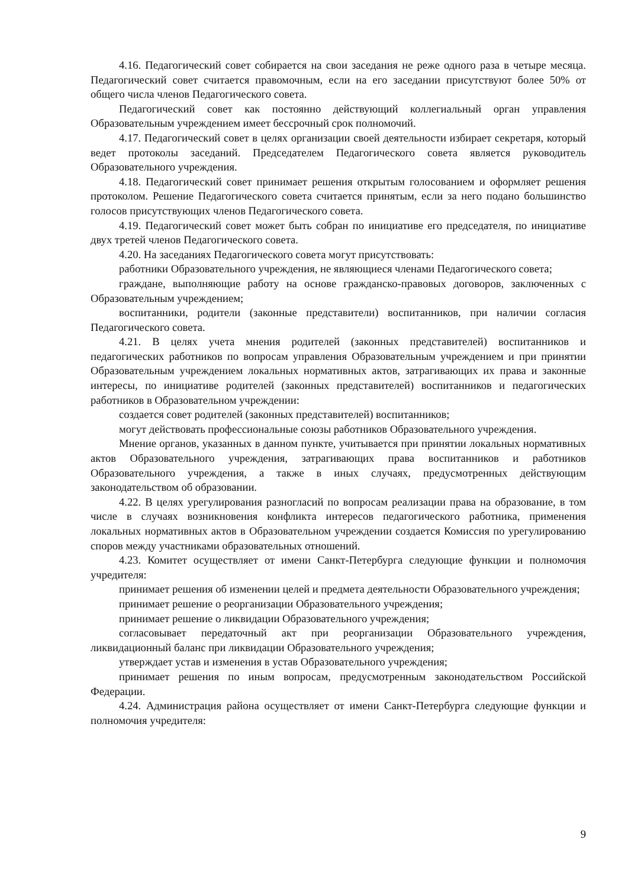4.16. Педагогический совет собирается на свои заседания не реже одного раза в четыре месяца. Педагогический совет считается правомочным, если на его заседании присутствуют более 50% от общего числа членов Педагогического совета.
Педагогический совет как постоянно действующий коллегиальный орган управления Образовательным учреждением имеет бессрочный срок полномочий.
4.17. Педагогический совет в целях организации своей деятельности избирает секретаря, который ведет протоколы заседаний. Председателем Педагогического совета является руководитель Образовательного учреждения.
4.18. Педагогический совет принимает решения открытым голосованием и оформляет решения протоколом. Решение Педагогического совета считается принятым, если за него подано большинство голосов присутствующих членов Педагогического совета.
4.19. Педагогический совет может быть собран по инициативе его председателя, по инициативе двух третей членов Педагогического совета.
4.20. На заседаниях Педагогического совета могут присутствовать:
работники Образовательного учреждения, не являющиеся членами Педагогического совета;
граждане, выполняющие работу на основе гражданско-правовых договоров, заключенных с Образовательным учреждением;
воспитанники, родители (законные представители) воспитанников, при наличии согласия Педагогического совета.
4.21. В целях учета мнения родителей (законных представителей) воспитанников и педагогических работников по вопросам управления Образовательным учреждением и при принятии Образовательным учреждением локальных нормативных актов, затрагивающих их права и законные интересы, по инициативе родителей (законных представителей) воспитанников и педагогических работников в Образовательном учреждении:
создается совет родителей (законных представителей) воспитанников;
могут действовать профессиональные союзы работников Образовательного учреждения.
Мнение органов, указанных в данном пункте, учитывается при принятии локальных нормативных актов Образовательного учреждения, затрагивающих права воспитанников и работников Образовательного учреждения, а также в иных случаях, предусмотренных действующим законодательством об образовании.
4.22. В целях урегулирования разногласий по вопросам реализации права на образование, в том числе в случаях возникновения конфликта интересов педагогического работника, применения локальных нормативных актов в Образовательном учреждении создается Комиссия по урегулированию споров между участниками образовательных отношений.
4.23. Комитет осуществляет от имени Санкт-Петербурга следующие функции и полномочия учредителя:
принимает решения об изменении целей и предмета деятельности Образовательного учреждения;
принимает решение о реорганизации Образовательного учреждения;
принимает решение о ликвидации Образовательного учреждения;
согласовывает передаточный акт при реорганизации Образовательного учреждения, ликвидационный баланс при ликвидации Образовательного учреждения;
утверждает устав и изменения в устав Образовательного учреждения;
принимает решения по иным вопросам, предусмотренным законодательством Российской Федерации.
4.24. Администрация района осуществляет от имени Санкт-Петербурга следующие функции и полномочия учредителя:
9